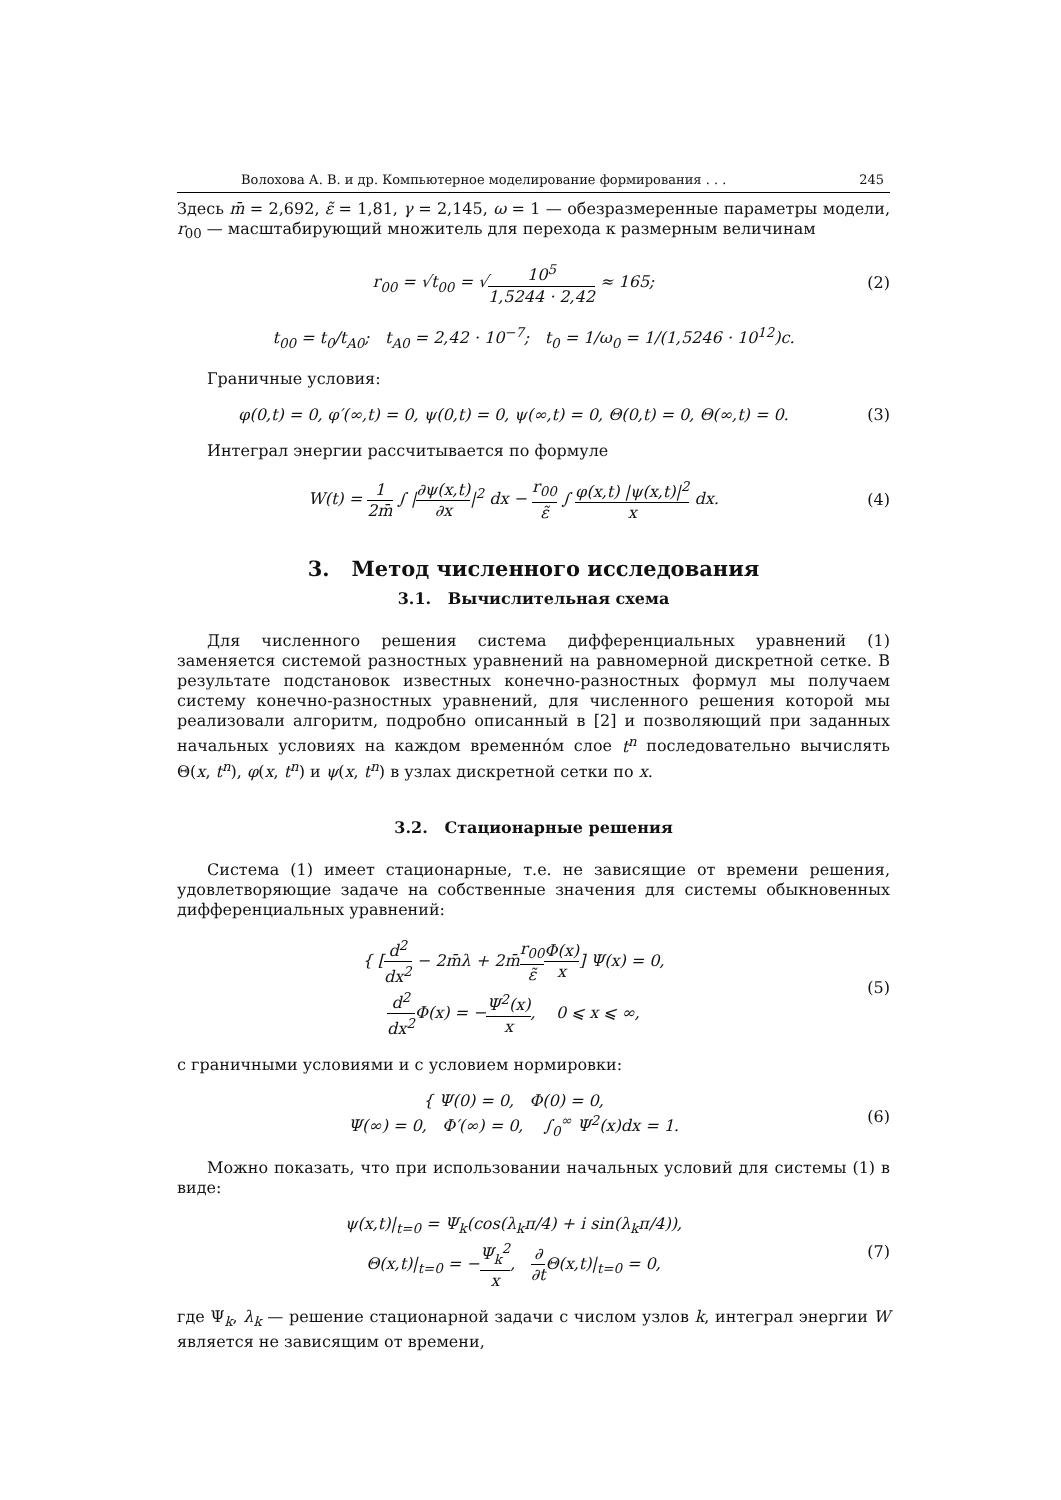Волохова А. В. и др. Компьютерное моделирование формирования . . . 245
Здесь m̄ = 2,692, ε̃ = 1,81, γ = 2,145, ω = 1 — обезразмеренные параметры модели, r<sub>00</sub> — масштабирующий множитель для перехода к размерным величинам
r<sub>00</sub> = √t<sub>00</sub> = √10<sup>5</sup> 1,5244 · 2,42 ≈ 165;
(2)
t<sub>00</sub> = t<sub>0</sub>/t<sub>A0</sub>; t<sub>A0</sub> = 2,42 · 10<sup>−7</sup>; t<sub>0</sub> = 1/ω<sub>0</sub> = 1/(1,5246 · 10<sup>12</sup>)c.
Граничные условия:
φ(0,t) = 0, φ′(∞,t) = 0, ψ(0,t) = 0, ψ(∞,t) = 0, Θ(0,t) = 0, Θ(∞,t) = 0.
(3)
Интеграл энергии рассчитывается по формуле
W(t) = 1 2m̄ ∫ |∂ψ(x,t) ∂x|<sup>2</sup> dx − r<sub>00</sub> ε̃ ∫ φ(x,t) |ψ(x,t)|<sup>2</sup> x dx.
(4)
3. Метод численного исследования
3.1. Вычислительная схема
Для численного решения система дифференциальных уравнений (1) заменяется системой разностных уравнений на равномерной дискретной сетке. В результате подстановок известных конечно-разностных формул мы получаем систему конечно-разностных уравнений, для численного решения которой мы реализовали алгоритм, подробно описанный в [2] и позволяющий при заданных начальных условиях на каждом временно́м слое t<sup>n</sup> последовательно вычислять Θ(x, t<sup>n</sup>), φ(x, t<sup>n</sup>) и ψ(x, t<sup>n</sup>) в узлах дискретной сетки по x.
3.2. Стационарные решения
Система (1) имеет стационарные, т.е. не зависящие от времени решения, удовлетворяющие задаче на собственные значения для системы обыкновенных дифференциальных уравнений:
{ [d<sup>2</sup> dx<sup>2</sup> − 2m̄λ + 2m̄r<sub>00</sub> ε̃Φ(x) x] Ψ(x) = 0,
d<sup>2</sup> dx<sup>2</sup> Φ(x) = −Ψ<sup>2</sup>(x) x, 0 ⩽ x ⩽ ∞,
(5)
с граничными условиями и с условием нормировки:
{ Ψ(0) = 0, Φ(0) = 0,
Ψ(∞) = 0, Φ′(∞) = 0, ∫<sub>0</sub><sup>∞</sup> Ψ<sup>2</sup>(x)dx = 1.
(6)
Можно показать, что при использовании начальных условий для системы (1) в виде:
ψ(x,t)|<sub>t=0</sub> = Ψ<sub>k</sub>(cos(λ<sub>k</sub>π/4) + i sin(λ<sub>k</sub>π/4)),
Θ(x,t)|<sub>t=0</sub> = −Ψ<sub>k</sub><sup>2</sup> x, ∂ ∂t Θ(x,t)|<sub>t=0</sub> = 0,
(7)
где Ψ<sub>k</sub>, λ<sub>k</sub> — решение стационарной задачи с числом узлов k, интеграл энергии W является не зависящим от времени,